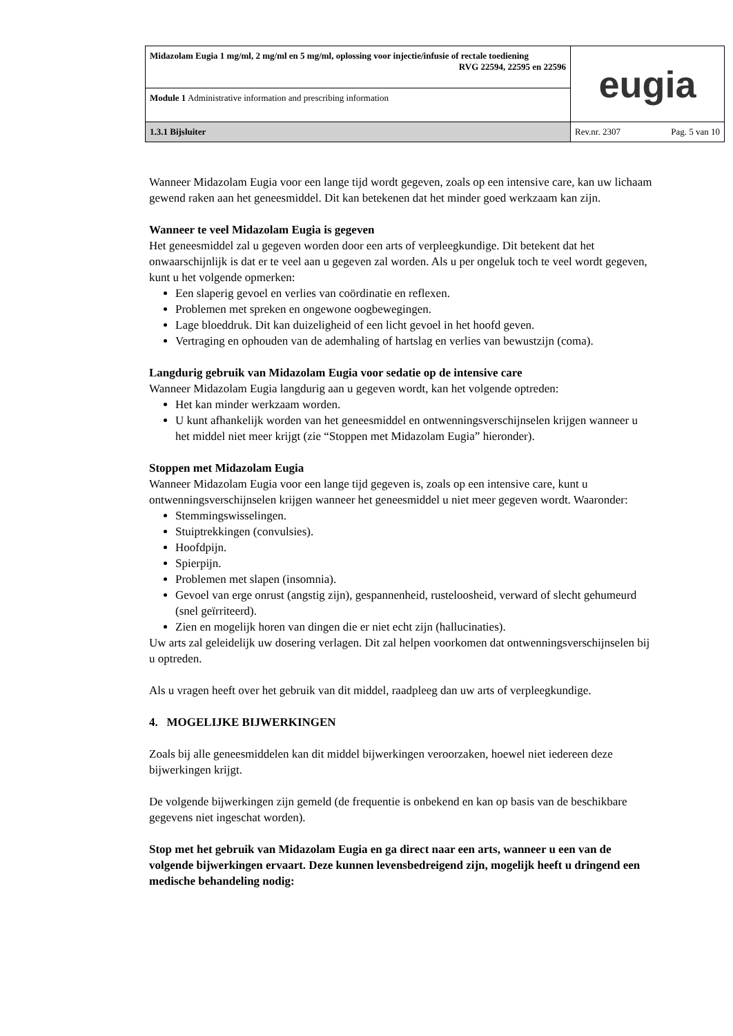| Midazolam Eugia 1 mg/ml, 2 mg/ml en 5 mg/ml, oplossing voor injectie/infusie of rectale toediening RVG 22594, 22595 en 22596 | eugia |
| Module 1 Administrative information and prescribing information | |
| 1.3.1 Bijsluiter | Rev.nr. 2307 Pag. 5 van 10 |
Wanneer Midazolam Eugia voor een lange tijd wordt gegeven, zoals op een intensive care, kan uw lichaam gewend raken aan het geneesmiddel. Dit kan betekenen dat het minder goed werkzaam kan zijn.
Wanneer te veel Midazolam Eugia is gegeven
Het geneesmiddel zal u gegeven worden door een arts of verpleegkundige. Dit betekent dat het onwaarschijnlijk is dat er te veel aan u gegeven zal worden. Als u per ongeluk toch te veel wordt gegeven, kunt u het volgende opmerken:
Een slaperig gevoel en verlies van coördinatie en reflexen.
Problemen met spreken en ongewone oogbewegingen.
Lage bloeddruk. Dit kan duizeligheid of een licht gevoel in het hoofd geven.
Vertraging en ophouden van de ademhaling of hartslag en verlies van bewustzijn (coma).
Langdurig gebruik van Midazolam Eugia voor sedatie op de intensive care
Wanneer Midazolam Eugia langdurig aan u gegeven wordt, kan het volgende optreden:
Het kan minder werkzaam worden.
U kunt afhankelijk worden van het geneesmiddel en ontwenningsverschijnselen krijgen wanneer u het middel niet meer krijgt (zie “Stoppen met Midazolam Eugia” hieronder).
Stoppen met Midazolam Eugia
Wanneer Midazolam Eugia voor een lange tijd gegeven is, zoals op een intensive care, kunt u ontwenningsverschijnselen krijgen wanneer het geneesmiddel u niet meer gegeven wordt. Waaronder:
Stemmingswisselingen.
Stuiptrekkingen (convulsies).
Hoofdpijn.
Spierpijn.
Problemen met slapen (insomnia).
Gevoel van erge onrust (angstig zijn), gespannenheid, rusteloosheid, verward of slecht gehumeurd (snel geïrriteerd).
Zien en mogelijk horen van dingen die er niet echt zijn (hallucinaties).
Uw arts zal geleidelijk uw dosering verlagen. Dit zal helpen voorkomen dat ontwenningsverschijnselen bij u optreden.
Als u vragen heeft over het gebruik van dit middel, raadpleeg dan uw arts of verpleegkundige.
4. MOGELIJKE BIJWERKINGEN
Zoals bij alle geneesmiddelen kan dit middel bijwerkingen veroorzaken, hoewel niet iedereen deze bijwerkingen krijgt.
De volgende bijwerkingen zijn gemeld (de frequentie is onbekend en kan op basis van de beschikbare gegevens niet ingeschat worden).
Stop met het gebruik van Midazolam Eugia en ga direct naar een arts, wanneer u een van de volgende bijwerkingen ervaart. Deze kunnen levensbedreigend zijn, mogelijk heeft u dringend een medische behandeling nodig: